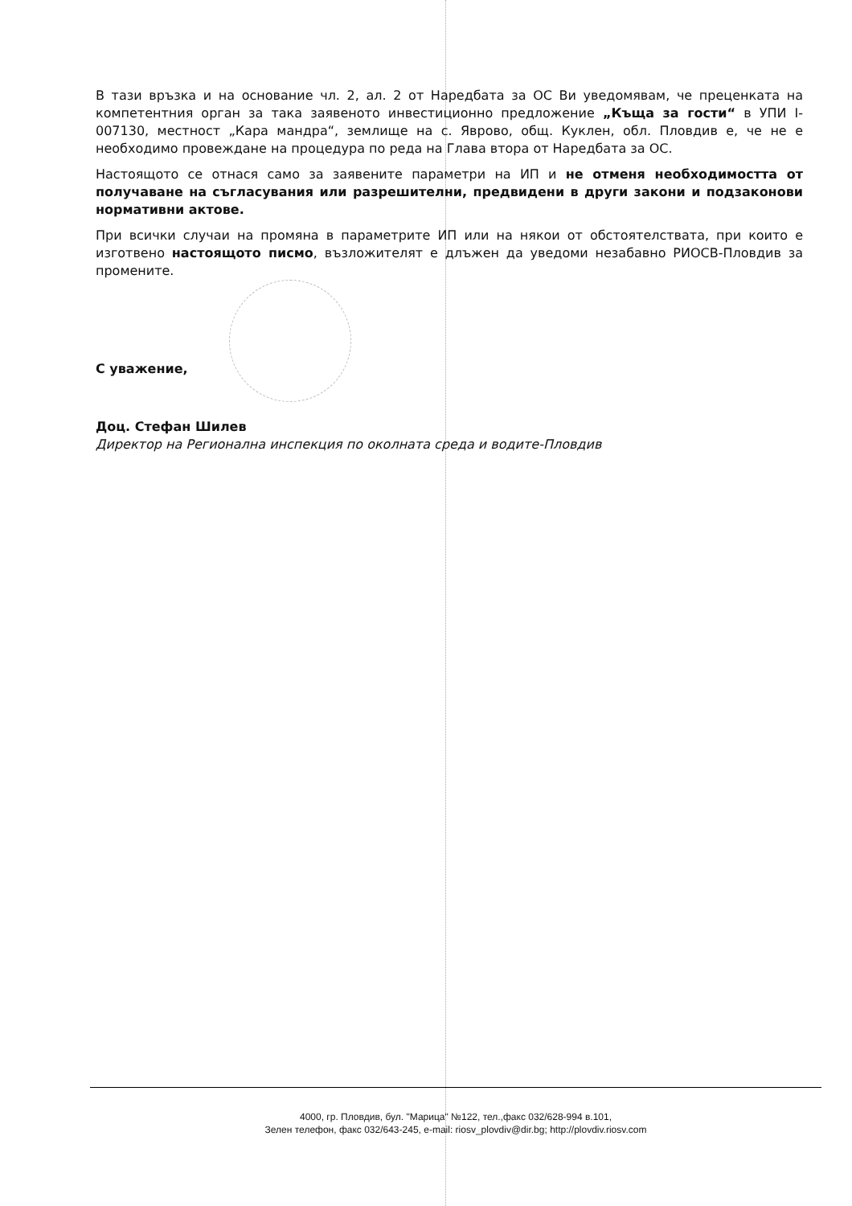В тази връзка и на основание чл. 2, ал. 2 от Наредбата за ОС Ви уведомявам, че преценката на компетентния орган за така заявеното инвестиционно предложение „Къща за гости“ в УПИ I-007130, местност „Кара мандра“, землище на с. Яврово, общ. Куклен, обл. Пловдив е, че не е необходимо провеждане на процедура по реда на Глава втора от Наредбата за ОС.
Настоящото се отнася само за заявените параметри на ИП и не отменя необходимостта от получаване на съгласувания или разрешителни, предвидени в други закони и подзаконови нормативни актове.
При всички случаи на промяна в параметрите ИП или на някои от обстоятелствата, при които е изготвено настоящото писмо, възложителят е длъжен да уведоми незабавно РИОСВ-Пловдив за промените.
С уважение,
Доц. Стефан Шилев
Директор на Регионална инспекция по околната среда и водите-Пловдив
4000, гр. Пловдив, бул. "Марица" №122, тел.,факс 032/628-994 в.101,
Зелен телефон, факс 032/643-245, e-mail: riosv_plovdiv@dir.bg; http://plovdiv.riosv.com